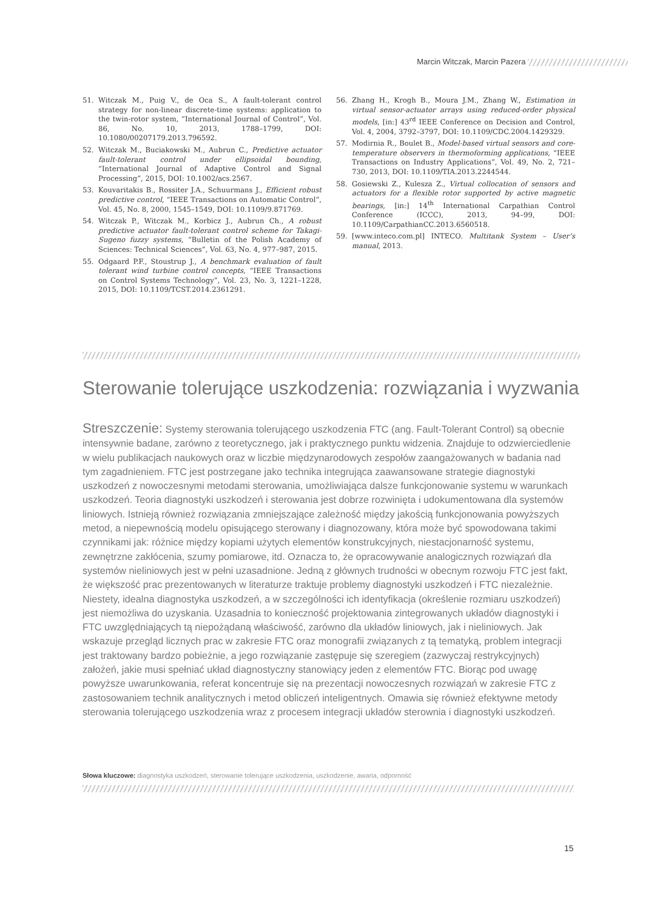Marcin Witczak, Marcin Pazera
51. Witczak M., Puig V., de Oca S., A fault-tolerant control strategy for non-linear discrete-time systems: application to the twin-rotor system, “International Journal of Control”, Vol. 86, No. 10, 2013, 1788–1799, DOI: 10.1080/00207179.2013.796592.
52. Witczak M., Buciakowski M., Aubrun C., Predictive actuator fault-tolerant control under ellipsoidal bounding, “International Journal of Adaptive Control and Signal Processing”, 2015, DOI: 10.1002/acs.2567.
53. Kouvaritakis B., Rossiter J.A., Schuurmans J., Efficient robust predictive control, “IEEE Transactions on Automatic Control”, Vol. 45, No. 8, 2000, 1545–1549, DOI: 10.1109/9.871769.
54. Witczak P., Witczak M., Korbicz J., Aubrun Ch., A robust predictive actuator fault-tolerant control scheme for Takagi-Sugeno fuzzy systems, “Bulletin of the Polish Academy of Sciences: Technical Sciences”, Vol. 63, No. 4, 977–987, 2015.
55. Odgaard P.F., Stoustrup J., A benchmark evaluation of fault tolerant wind turbine control concepts, “IEEE Transactions on Control Systems Technology”, Vol. 23, No. 3, 1221–1228, 2015, DOI: 10.1109/TCST.2014.2361291.
56. Zhang H., Krogh B., Moura J.M., Zhang W., Estimation in virtual sensor-actuator arrays using reduced-order physical models, [in:] 43<sup>rd</sup> IEEE Conference on Decision and Control, Vol. 4, 2004, 3792–3797, DOI: 10.1109/CDC.2004.1429329.
57. Modirnia R., Boulet B., Model-based virtual sensors and core-temperature observers in thermoforming applications, “IEEE Transactions on Industry Applications”, Vol. 49, No. 2, 721–730, 2013, DOI: 10.1109/TIA.2013.2244544.
58. Gosiewski Z., Kulesza Z., Virtual collocation of sensors and actuators for a flexible rotor supported by active magnetic bearings, [in:] 14<sup>th</sup> International Carpathian Control Conference (ICCC), 2013, 94–99, DOI: 10.1109/CarpathianCC.2013.6560518.
59. [www.inteco.com.pl] INTECO. Multitank System – User’s manual, 2013.
Sterowanie tolerujące uszkodzenia: rozwiązania i wyzwania
Streszczenie: Systemy sterowania tolerującego uszkodzenia FTC (ang. Fault-Tolerant Control) są obecnie intensywnie badane, zarówno z teoretycznego, jak i praktycznego punktu widzenia. Znajduje to odzwierciedlenie w wielu publikacjach naukowych oraz w liczbie międzynarodowych zespołów zaangażowanych w badania nad tym zagadnieniem. FTC jest postrzegane jako technika integrująca zaawansowane strategie diagnostyki uszkodzeń z nowoczesnymi metodami sterowania, umożliwiająca dalsze funkcjonowanie systemu w warunkach uszkodzeń. Teoria diagnostyki uszkodzeń i sterowania jest dobrze rozwinięta i udokumentowana dla systemów liniowych. Istnieją również rozwiązania zmniejszające zależność między jakością funkcjonowania powyższych metod, a niepewnością modelu opisującego sterowany i diagnozowany, która może być spowodowana takimi czynnikami jak: różnice między kopiami użytych elementów konstrukcyjnych, niestacjonarność systemu, zewnętrzne zakłócenia, szumy pomiarowe, itd. Oznacza to, że opracowywanie analogicznych rozwiązań dla systemów nieliniowych jest w pełni uzasadnione. Jedną z głównych trudności w obecnym rozwoju FTC jest fakt, że większość prac prezentowanych w literaturze traktuje problemy diagnostyki uszkodzeń i FTC niezależnie. Niestety, idealna diagnostyka uszkodzeń, a w szczególności ich identyfikacja (określenie rozmiaru uszkodzeń) jest niemożliwa do uzyskania. Uzasadnia to konieczność projektowania zintegrowanych układów diagnostyki i FTC uwzględniających tą niepożądaną właściwość, zarówno dla układów liniowych, jak i nieliniowych. Jak wskazuje przegląd licznych prac w zakresie FTC oraz monografii związanych z tą tematyką, problem integracji jest traktowany bardzo pobieżnie, a jego rozwiązanie zastępuje się szeregiem (zazwyczaj restrykcyjnych) założeń, jakie musi spełniać układ diagnostyczny stanowiący jeden z elementów FTC. Biorąc pod uwagę powyższe uwarunkowania, referat koncentruje się na prezentacji nowoczesnych rozwiązań w zakresie FTC z zastosowaniem technik analitycznych i metod obliczeń inteligentnych. Omawia się również efektywne metody sterowania tolerującego uszkodzenia wraz z procesem integracji układów sterownia i diagnostyki uszkodzeń.
Słowa kluczowe: diagnostyka uszkodzeń, sterowanie tolerujące uszkodzenia, uszkodzenie, awaria, odporność
15